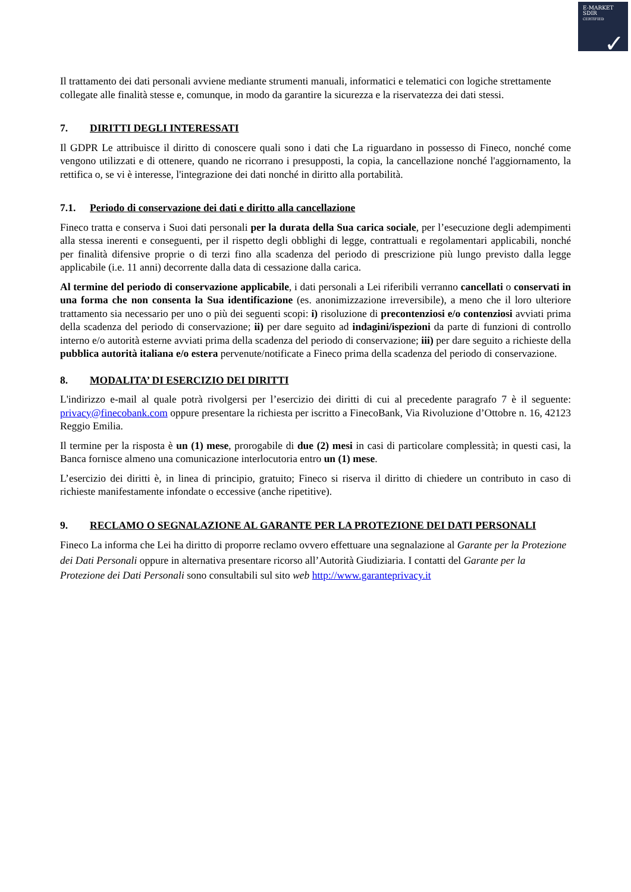E-MARKET
SDIR
CERTIFIED
✓
Il trattamento dei dati personali avviene mediante strumenti manuali, informatici e telematici con logiche strettamente collegate alle finalità stesse e, comunque, in modo da garantire la sicurezza e la riservatezza dei dati stessi.
7. DIRITTI DEGLI INTERESSATI
Il GDPR Le attribuisce il diritto di conoscere quali sono i dati che La riguardano in possesso di Fineco, nonché come vengono utilizzati e di ottenere, quando ne ricorrano i presupposti, la copia, la cancellazione nonché l'aggiornamento, la rettifica o, se vi è interesse, l'integrazione dei dati nonché in diritto alla portabilità.
7.1. Periodo di conservazione dei dati e diritto alla cancellazione
Fineco tratta e conserva i Suoi dati personali per la durata della Sua carica sociale, per l’esecuzione degli adempimenti alla stessa inerenti e conseguenti, per il rispetto degli obblighi di legge, contrattuali e regolamentari applicabili, nonché per finalità difensive proprie o di terzi fino alla scadenza del periodo di prescrizione più lungo previsto dalla legge applicabile (i.e. 11 anni) decorrente dalla data di cessazione dalla carica.
Al termine del periodo di conservazione applicabile, i dati personali a Lei riferibili verranno cancellati o conservati in una forma che non consenta la Sua identificazione (es. anonimizzazione irreversibile), a meno che il loro ulteriore trattamento sia necessario per uno o più dei seguenti scopi: i) risoluzione di precontenziosi e/o contenziosi avviati prima della scadenza del periodo di conservazione; ii) per dare seguito ad indagini/ispezioni da parte di funzioni di controllo interno e/o autorità esterne avviati prima della scadenza del periodo di conservazione; iii) per dare seguito a richieste della pubblica autorità italiana e/o estera pervenute/notificate a Fineco prima della scadenza del periodo di conservazione.
8. MODALITA’ DI ESERCIZIO DEI DIRITTI
L'indirizzo e-mail al quale potrà rivolgersi per l’esercizio dei diritti di cui al precedente paragrafo 7 è il seguente: privacy@finecobank.com oppure presentare la richiesta per iscritto a FinecoBank, Via Rivoluzione d’Ottobre n. 16, 42123 Reggio Emilia.
Il termine per la risposta è un (1) mese, prorogabile di due (2) mesi in casi di particolare complessità; in questi casi, la Banca fornisce almeno una comunicazione interlocutoria entro un (1) mese.
L’esercizio dei diritti è, in linea di principio, gratuito; Fineco si riserva il diritto di chiedere un contributo in caso di richieste manifestamente infondate o eccessive (anche ripetitive).
9. RECLAMO O SEGNALAZIONE AL GARANTE PER LA PROTEZIONE DEI DATI PERSONALI
Fineco La informa che Lei ha diritto di proporre reclamo ovvero effettuare una segnalazione al Garante per la Protezione dei Dati Personali oppure in alternativa presentare ricorso all’Autorità Giudiziaria. I contatti del Garante per la Protezione dei Dati Personali sono consultabili sul sito web http://www.garanteprivacy.it